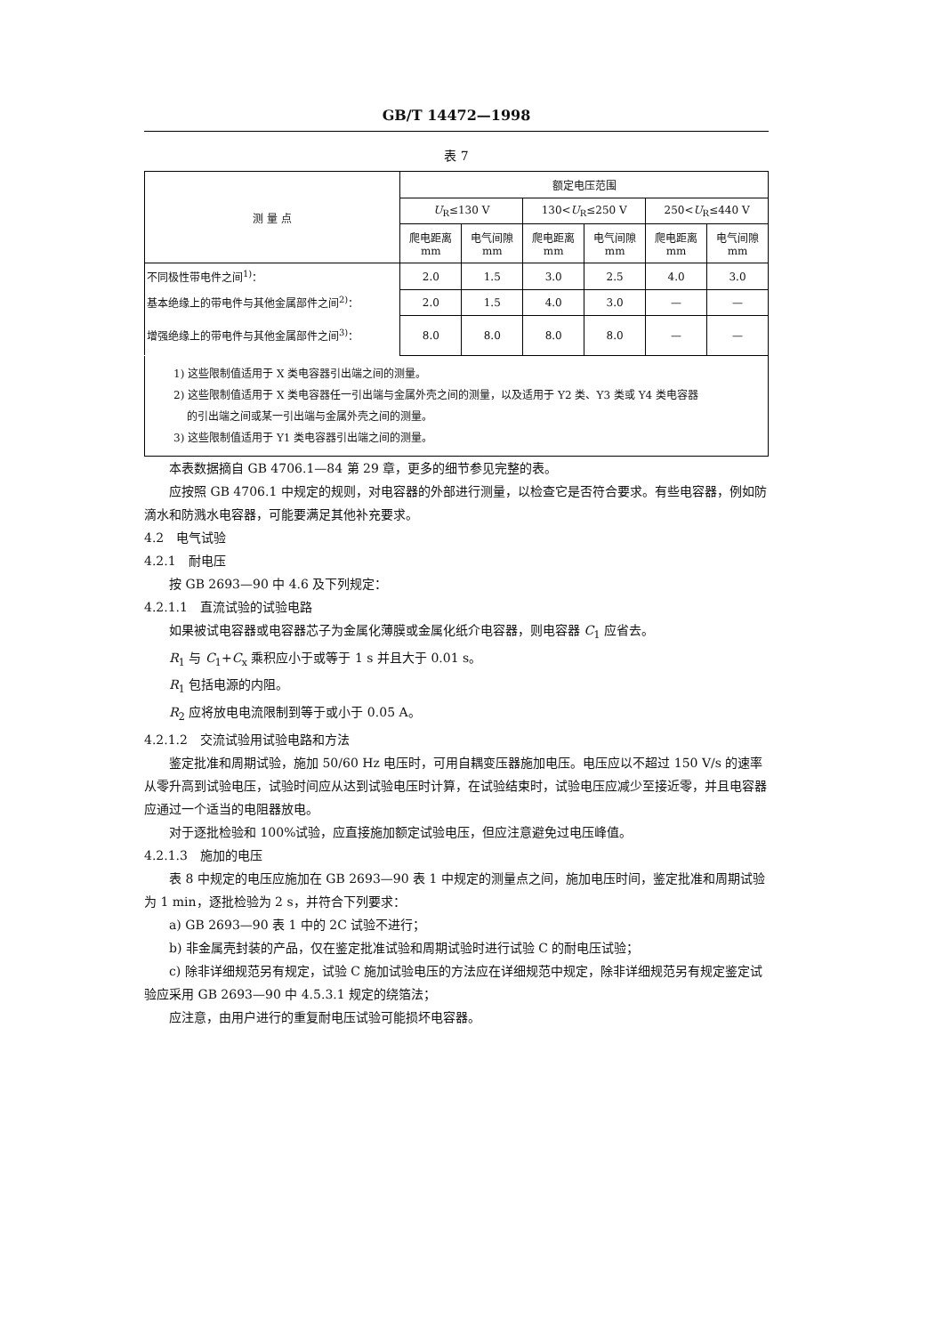GB/T 14472—1998
表 7
| 测 量 点 | 额定电压范围 | | | | | |
| --- | --- | --- | --- | --- | --- | --- |
| | U<sub>R</sub>≤130 V | | 130< U<sub>R</sub>≤250 V | | 250< U<sub>R</sub>≤440 V | |
| | 爬电距离 mm | 电气间隙 mm | 爬电距离 mm | 电气间隙 mm | 爬电距离 mm | 电气间隙 mm |
| 不同极性带电件之间<sup>1)</sup>： | 2.0 | 1.5 | 3.0 | 2.5 | 4.0 | 3.0 |
| 基本绝缘上的带电件与其他金属部件之间<sup>2)</sup>： | 2.0 | 1.5 | 4.0 | 3.0 | — | — |
| 增强绝缘上的带电件与其他金属部件之间<sup>3)</sup>： | 8.0 | 8.0 | 8.0 | 8.0 | — | — |
1) 这些限制值适用于 X 类电容器引出端之间的测量。
2) 这些限制值适用于 X 类电容器任一引出端与金属外壳之间的测量，以及适用于 Y2 类、Y3 类或 Y4 类电容器
的引出端之间或某一引出端与金属外壳之间的测量。
3) 这些限制值适用于 Y1 类电容器引出端之间的测量。
本表数据摘自 GB 4706.1—84 第 29 章，更多的细节参见完整的表。
应按照 GB 4706.1 中规定的规则，对电容器的外部进行测量，以检查它是否符合要求。有些电容器，例如防滴水和防溅水电容器，可能要满足其他补充要求。
4.2　电气试验
4.2.1　耐电压
按 GB 2693—90 中 4.6 及下列规定：
4.2.1.1　直流试验的试验电路
如果被试电容器或电容器芯子为金属化薄膜或金属化纸介电容器，则电容器 C<sub>1</sub> 应省去。
R<sub>1</sub> 与 C<sub>1</sub>+C<sub>x</sub> 乘积应小于或等于 1 s 并且大于 0.01 s。
R<sub>1</sub> 包括电源的内阻。
R<sub>2</sub> 应将放电电流限制到等于或小于 0.05 A。
4.2.1.2　交流试验用试验电路和方法
鉴定批准和周期试验，施加 50/60 Hz 电压时，可用自耦变压器施加电压。电压应以不超过 150 V/s 的速率从零升高到试验电压，试验时间应从达到试验电压时计算，在试验结束时，试验电压应减少至接近零，并且电容器应通过一个适当的电阻器放电。
对于逐批检验和 100%试验，应直接施加额定试验电压，但应注意避免过电压峰值。
4.2.1.3　施加的电压
表 8 中规定的电压应施加在 GB 2693—90 表 1 中规定的测量点之间，施加电压时间，鉴定批准和周期试验为 1 min，逐批检验为 2 s，并符合下列要求：
a) GB 2693—90 表 1 中的 2C 试验不进行；
b) 非金属壳封装的产品，仅在鉴定批准试验和周期试验时进行试验 C 的耐电压试验；
c) 除非详细规范另有规定，试验 C 施加试验电压的方法应在详细规范中规定，除非详细规范另有规定鉴定试验应采用 GB 2693—90 中 4.5.3.1 规定的绕箔法；
应注意，由用户进行的重复耐电压试验可能损坏电容器。